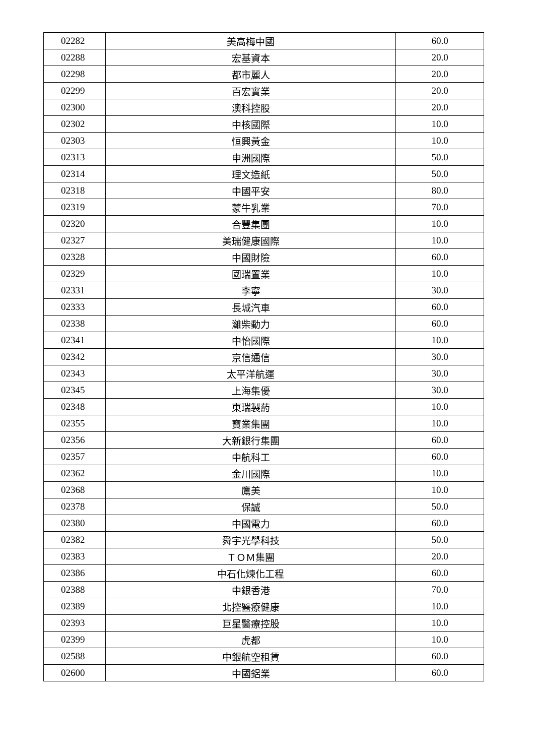| 02282 | 美高梅中國 | 60.0 |
| 02288 | 宏基資本 | 20.0 |
| 02298 | 都市麗人 | 20.0 |
| 02299 | 百宏實業 | 20.0 |
| 02300 | 澳科控股 | 20.0 |
| 02302 | 中核國際 | 10.0 |
| 02303 | 恒興黃金 | 10.0 |
| 02313 | 申洲國際 | 50.0 |
| 02314 | 理文造紙 | 50.0 |
| 02318 | 中國平安 | 80.0 |
| 02319 | 蒙牛乳業 | 70.0 |
| 02320 | 合豐集團 | 10.0 |
| 02327 | 美瑞健康國際 | 10.0 |
| 02328 | 中國財險 | 60.0 |
| 02329 | 國瑞置業 | 10.0 |
| 02331 | 李寧 | 30.0 |
| 02333 | 長城汽車 | 60.0 |
| 02338 | 濰柴動力 | 60.0 |
| 02341 | 中怡國際 | 10.0 |
| 02342 | 京信通信 | 30.0 |
| 02343 | 太平洋航運 | 30.0 |
| 02345 | 上海集優 | 30.0 |
| 02348 | 東瑞製葯 | 10.0 |
| 02355 | 寶業集團 | 10.0 |
| 02356 | 大新銀行集團 | 60.0 |
| 02357 | 中航科工 | 60.0 |
| 02362 | 金川國際 | 10.0 |
| 02368 | 鷹美 | 10.0 |
| 02378 | 保誠 | 50.0 |
| 02380 | 中國電力 | 60.0 |
| 02382 | 舜宇光學科技 | 50.0 |
| 02383 | ＴＯＭ集團 | 20.0 |
| 02386 | 中石化煉化工程 | 60.0 |
| 02388 | 中銀香港 | 70.0 |
| 02389 | 北控醫療健康 | 10.0 |
| 02393 | 巨星醫療控股 | 10.0 |
| 02399 | 虎都 | 10.0 |
| 02588 | 中銀航空租賃 | 60.0 |
| 02600 | 中國鋁業 | 60.0 |